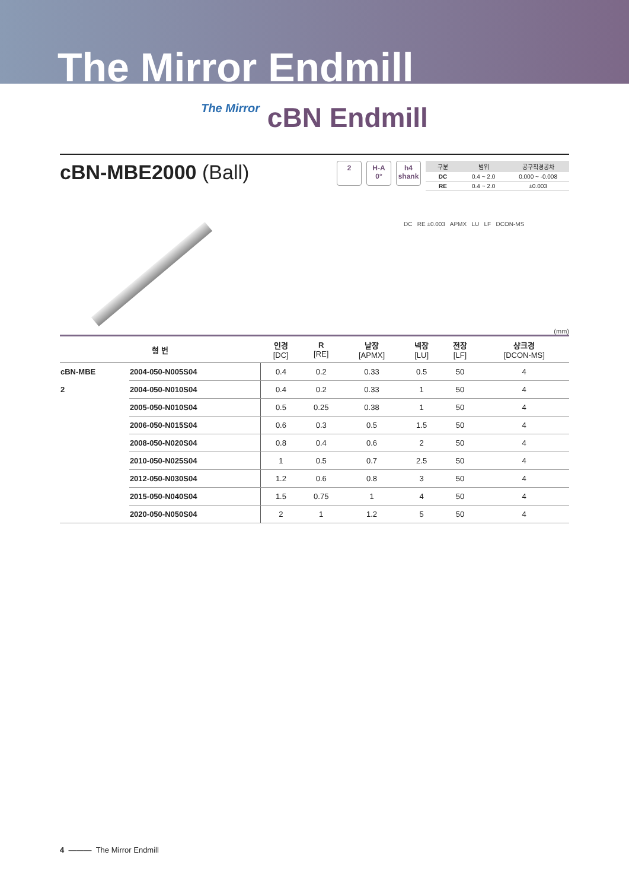The Mirror Endmill
The Mirror cBN Endmill
cBN-MBE2000 (Ball)
2 H-A
0°
h4
shank
| 구분 | 범위 | 공구직경공차 |
| --- | --- | --- |
| DC | 0.4 ~ 2.0 | 0.000 ~ -0.008 |
| RE | 0.4 ~ 2.0 | ±0.003 |
DC RE ±0.003 APMX LU LF DCON-MS
(mm)
| 형 번 | | 인경 [DC] | R [RE] | 날장 [APMX] | 넥장 [LU] | 전장 [LF] | 샹크경 [DCON-MS] |
| --- | --- | --- | --- | --- | --- | --- | --- |
| cBN-MBE | 2004-050-N005S04 | 0.4 | 0.2 | 0.33 | 0.5 | 50 | 4 |
| 2 | 2004-050-N010S04 | 0.4 | 0.2 | 0.33 | 1 | 50 | 4 |
| | 2005-050-N010S04 | 0.5 | 0.25 | 0.38 | 1 | 50 | 4 |
| | 2006-050-N015S04 | 0.6 | 0.3 | 0.5 | 1.5 | 50 | 4 |
| | 2008-050-N020S04 | 0.8 | 0.4 | 0.6 | 2 | 50 | 4 |
| | 2010-050-N025S04 | 1 | 0.5 | 0.7 | 2.5 | 50 | 4 |
| | 2012-050-N030S04 | 1.2 | 0.6 | 0.8 | 3 | 50 | 4 |
| | 2015-050-N040S04 | 1.5 | 0.75 | 1 | 4 | 50 | 4 |
| | 2020-050-N050S04 | 2 | 1 | 1.2 | 5 | 50 | 4 |
4 ——— The Mirror Endmill